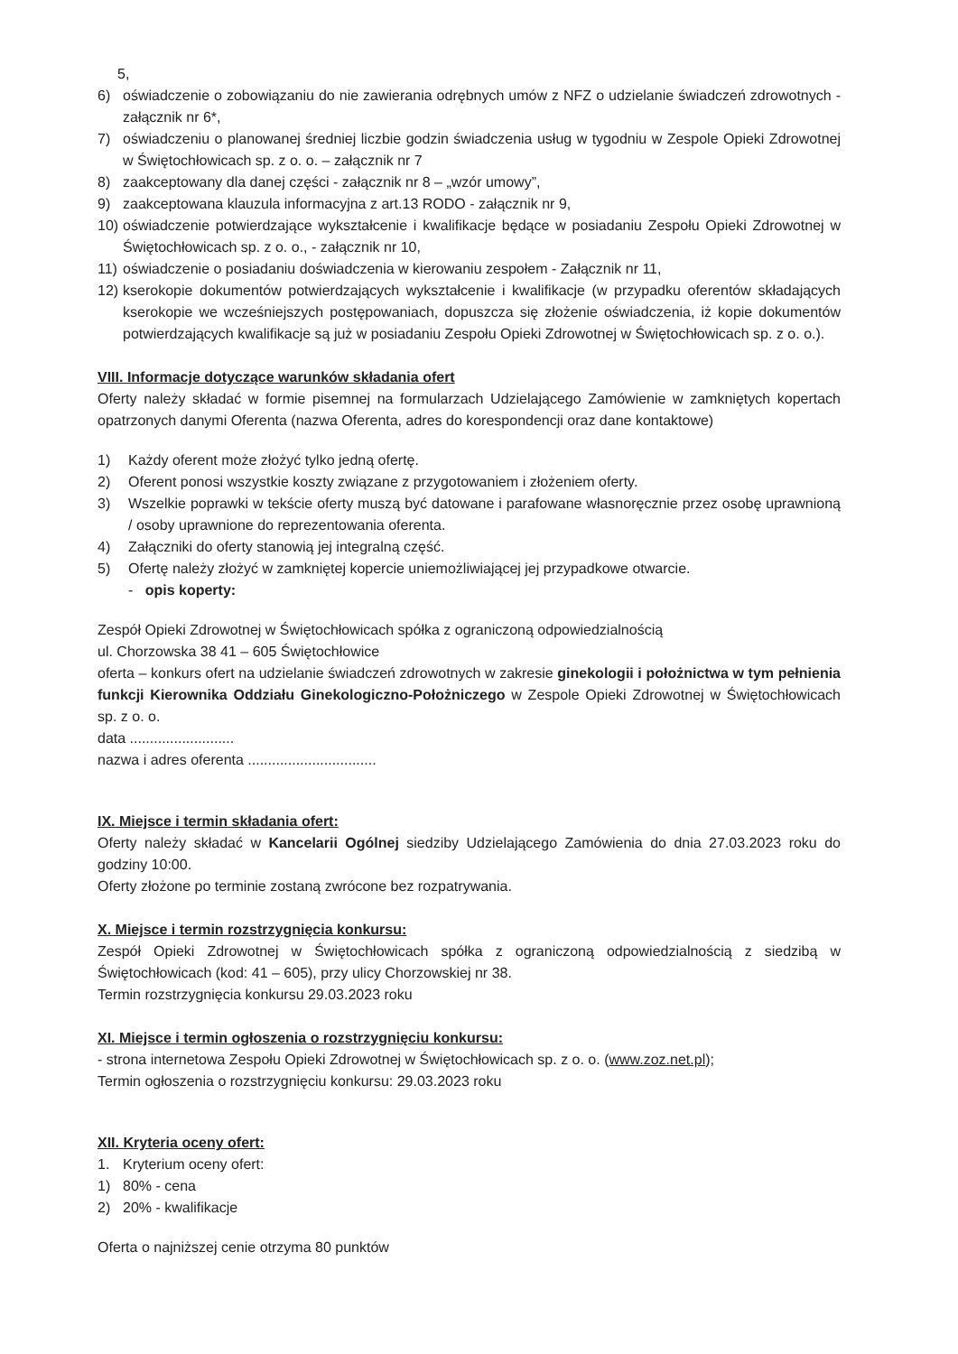5,
6) oświadczenie o zobowiązaniu do nie zawierania odrębnych umów z NFZ o udzielanie świadczeń zdrowotnych - załącznik nr 6*,
7) oświadczeniu o planowanej średniej liczbie godzin świadczenia usług w tygodniu w Zespole Opieki Zdrowotnej w Świętochłowicach sp. z o. o. – załącznik nr 7
8) zaakceptowany dla danej części - załącznik nr 8 – „wzór umowy”,
9) zaakceptowana klauzula informacyjna z art.13 RODO - załącznik nr 9,
10)
oświadczenie potwierdzające wykształcenie i kwalifikacje będące w posiadaniu Zespołu Opieki Zdrowotnej w Świętochłowicach sp. z o. o., - załącznik nr 10,
11)
oświadczenie o posiadaniu doświadczenia w kierowaniu zespołem - Załącznik nr 11,
12)
kserokopie dokumentów potwierdzających wykształcenie i kwalifikacje (w przypadku oferentów składających kserokopie we wcześniejszych postępowaniach, dopuszcza się złożenie oświadczenia, iż kopie dokumentów potwierdzających kwalifikacje są już w posiadaniu Zespołu Opieki Zdrowotnej w Świętochłowicach sp. z o. o.).
VIII. Informacje dotyczące warunków składania ofert
Oferty należy składać w formie pisemnej na formularzach Udzielającego Zamówienie w zamkniętych kopertach opatrzonych danymi Oferenta (nazwa Oferenta, adres do korespondencji oraz dane kontaktowe)
1) Każdy oferent może złożyć tylko jedną ofertę.
2) Oferent ponosi wszystkie koszty związane z przygotowaniem i złożeniem oferty.
3) Wszelkie poprawki w tekście oferty muszą być datowane i parafowane własnoręcznie przez osobę uprawnioną / osoby uprawnione do reprezentowania oferenta.
4) Załączniki do oferty stanowią jej integralną część.
5) Ofertę należy złożyć w zamkniętej kopercie uniemożliwiającej jej przypadkowe otwarcie.
- opis koperty:
Zespół Opieki Zdrowotnej w Świętochłowicach spółka z ograniczoną odpowiedzialnością
ul. Chorzowska 38 41 – 605 Świętochłowice
oferta – konkurs ofert na udzielanie świadczeń zdrowotnych w zakresie ginekologii i położnictwa w tym pełnienia funkcji Kierownika Oddziału Ginekologiczno-Położniczego w Zespole Opieki Zdrowotnej w Świętochłowicach sp. z o. o.
data ..........................
nazwa i adres oferenta ................................
IX. Miejsce i termin składania ofert:
Oferty należy składać w Kancelarii Ogólnej siedziby Udzielającego Zamówienia do dnia 27.03.2023 roku do godziny 10:00.
Oferty złożone po terminie zostaną zwrócone bez rozpatrywania.
X. Miejsce i termin rozstrzygnięcia konkursu:
Zespół Opieki Zdrowotnej w Świętochłowicach spółka z ograniczoną odpowiedzialnością z siedzibą w Świętochłowicach (kod: 41 – 605), przy ulicy Chorzowskiej nr 38.
Termin rozstrzygnięcia konkursu 29.03.2023 roku
XI. Miejsce i termin ogłoszenia o rozstrzygnięciu konkursu:
- strona internetowa Zespołu Opieki Zdrowotnej w Świętochłowicach sp. z o. o. (www.zoz.net.pl);
Termin ogłoszenia o rozstrzygnięciu konkursu: 29.03.2023 roku
XII. Kryteria oceny ofert:
1. Kryterium oceny ofert:
1) 80% - cena
2) 20% - kwalifikacje
Oferta o najniższej cenie otrzyma 80 punktów